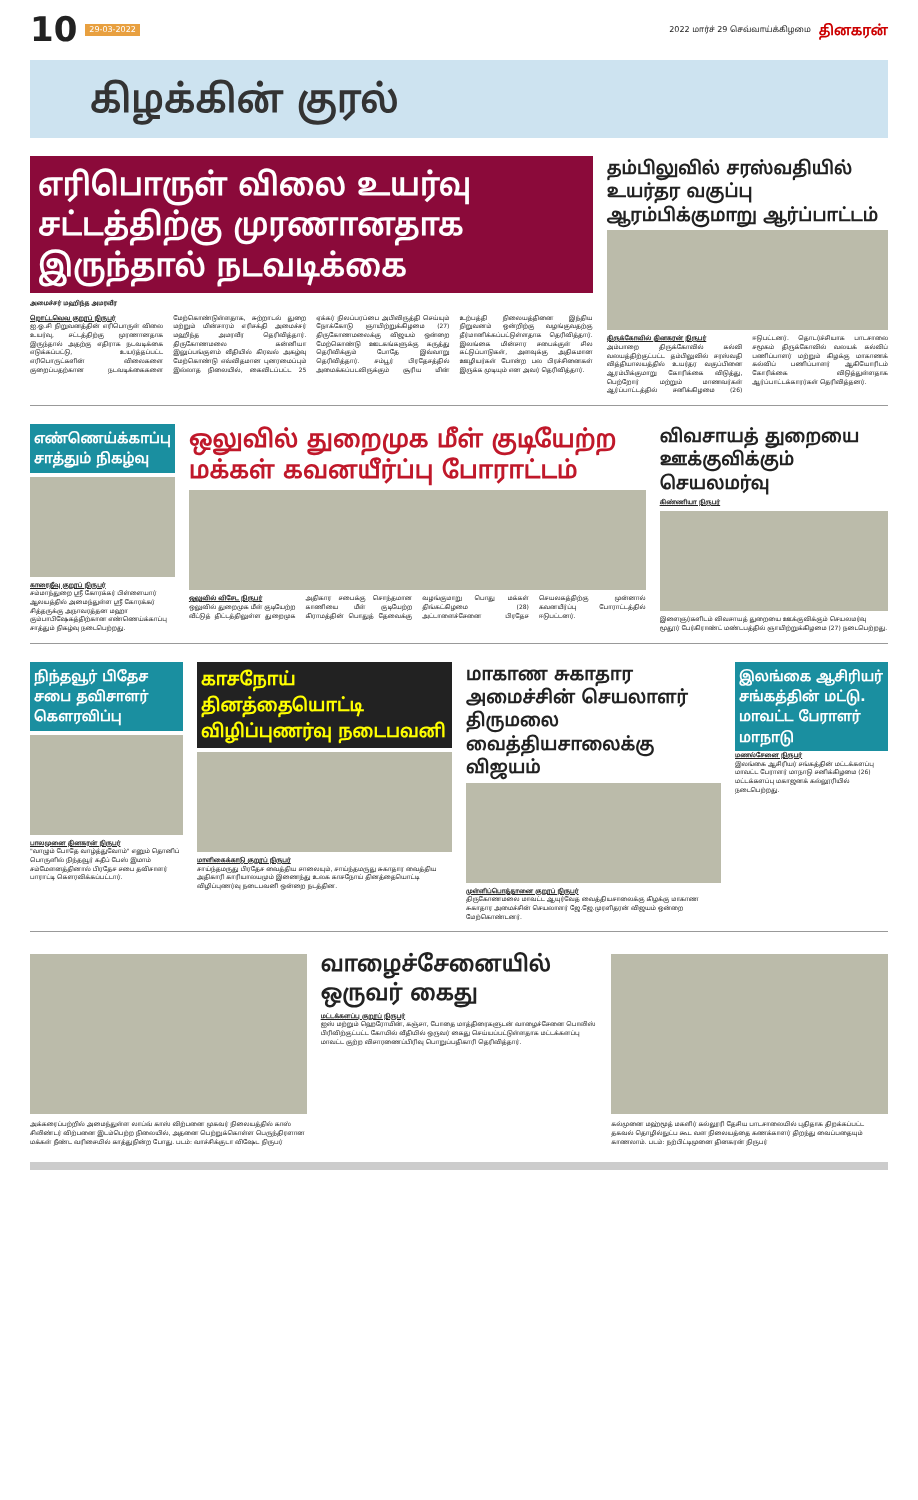10 29-03-2022 2022 மார்ச் 29 செவ்வாய்க்கிழமை தினகரன்
கிழக்கின் குரல்
எரிபொருள் விலை உயர்வு சட்டத்திற்கு முரணானதாக இருந்தால் நடவடிக்கை
அமைச்சர் மஹிந்த அமரவீர
றொட்டவெவ குறூப் நிருபர்
ஐ.ஓ.சி நிறுவனத்தின் எரிபொருள் விலை உயர்வு, சட்டத்திற்கு முரணானதாக இருந்தால் அதற்கு எதிராக நடவடிக்கை எடுக்கப்பட்டு, உயர்த்தப்பட்ட எரிபொருட்களின் விலைகளை குறைப்பதற்கான நடவடிக்கைகளை மேற்கொண்டுள்ளதாக, சுற்றாடல் துறை மற்றும் மின்சாரம் எரிசக்தி அமைச்சர் மஹிந்த அமரவீர தெரிவித்தார். திருகோணமலை கன்னியா இலுப்பங்குளம் வீதியில் கிரவல் அகழ்வு மேற்கொண்டு எவ்விதமான புனரமைப்பும் இல்லாத நிலையில், கைவிடப்பட்ட 25 ஏக்கர் நிலப்பரப்பை அபிவிருத்தி செய்யும் நோக்கோடு ஞாயிற்றுக்கிழமை (27) திருகோணமலைக்கு விஜயம் ஒன்றை மேற்கொண்டு ஊடகங்களுக்கு கருத்து தெரிவிக்கும் போதே இவ்வாறு தெரிவித்தார். சம்பூர் பிரதேசத்தில் அமைக்கப்படவிருக்கும் சூரிய மின் உற்பத்தி நிலையத்தினை இந்திய நிறுவனம் ஒன்றிற்கு வழங்குவதற்கு தீர்மானிக்கப்பட்டுள்ளதாக தெரிவித்தார். இலங்கை மின்சார சபைக்குள் சில கட்டுப்பாடுகள், அளவுக்கு அதிகமான ஊழியர்கள் போன்ற பல பிரச்சினைகள் இருக்க முடியும் என அவர் தெரிவித்தார்.
தம்பிலுவில் சரஸ்வதியில் உயர்தர வகுப்பு ஆரம்பிக்குமாறு ஆர்ப்பாட்டம்
திருக்கோவில் தினகரன் நிருபர்
அம்பாறை திருக்கோவில் கல்வி வலயத்திற்குட்பட்ட தம்பிலுவில் சரஸ்வதி வித்தியாலயத்தில் உயர்தர வகுப்பினை ஆரம்பிக்குமாறு கோரிக்கை விடுத்து, பெற்றோர் மற்றும் மாணவர்கள் ஆர்ப்பாட்டத்தில் சனிக்கிழமை (26) ஈடுபட்டனர். தொடர்ச்சியாக பாடசாலை சமூகம் திருக்கோவில் வலயக் கல்விப் பணிப்பாளர் மற்றும் கிழக்கு மாகாணக் கல்விப் பணிப்பாளர் ஆகியோரிடம் கோரிக்கை விடுத்துள்ளதாக ஆர்ப்பாட்டக்காரர்கள் தெரிவித்தனர்.
எண்ணெய்க்காப்பு சாத்தும் நிகழ்வு
காரைதீவு குறூப் நிருபர்
சம்மாந்துறை ஸ்ரீ கோரக்கர் பிள்ளையார் ஆலயத்தில் அமைந்துள்ள ஸ்ரீ கோரக்கர் சித்தருக்கு அநாவரத்தன மஹா கும்பாபிஷேகத்திற்கான எண்ணெய்க்காப்பு சாத்தும் நிகழ்வு நடைபெற்றது.
ஒலுவில் துறைமுக மீள் குடியேற்ற மக்கள் கவனயீர்ப்பு போராட்டம்
ஒலுவில் விசேட நிருபர்
ஒலுவில் துறைமுக மீள் குடியேற்ற வீட்டுத் திட்டத்திலுள்ள துறைமுக அதிகார சபைக்கு சொந்தமான காணியை மீள் குடியேற்ற கிராமத்தின் பொதுத் தேவைக்கு வழங்குமாறு பொது மக்கள் திங்கட்கிழமை (28) அட்டாளைச்சேனை பிரதேச செயலகத்திற்கு முன்னால் கவனயீர்ப்பு போராட்டத்தில் ஈடுபட்டனர்.
விவசாயத் துறையை ஊக்குவிக்கும் செயலமர்வு
கிண்ணியா நிருபர்
இளைஞர்களிடம் விவசாயத் துறையை ஊக்குவிக்கும் செயலமர்வு மூதூர் பேர்கிராண்ட் மண்டபத்தில் ஞாயிற்றுக்கிழமை (27) நடைபெற்றது.
நிந்தவூர் பிதேச சபை தவிசாளர் கௌரவிப்பு
பாலமுனை தினகரன் நிருபர்
"வாழும் போதே வாழ்த்துவோம்" எனும் தொனிப் பொருளில் நிந்தவூர் கதீப் பேஸ் இமாம் சம்மேளனத்தினால் பிரதேச சபை தவிசாளர் பாராட்டி கௌரவிக்கப்பட்டார்.
காசநோய் தினத்தையொட்டி விழிப்புணர்வு நடைபவனி
மாளிகைக்காடு குறூப் நிருபர்
சாய்ந்தமருது பிரதேச வைத்திய சாலையும், சாய்ந்தமருது சுகாதார வைத்திய அதிகாரி காரியாலயமும் இணைந்து உலக காசநோய் தினத்தையொட்டி விழிப்புணர்வு நடைபவனி ஒன்றை நடத்தின.
மாகாண சுகாதார அமைச்சின் செயலாளர் திருமலை வைத்தியசாலைக்கு விஜயம்
முள்ளிப்பொத்தானை குறூப் நிருபர்
திருகோணமலை மாவட்ட ஆயுர்வேத வைத்தியசாலைக்கு கிழக்கு மாகாண சுகாதார அமைச்சின் செயலாளர் ஜே.ஜே.முரளிதரன் விஜயம் ஒன்றை மேற்கொண்டனர்.
இலங்கை ஆசிரியர் சங்கத்தின் மட்டு. மாவட்ட பேராளர் மாநாடு
மணல்சேனை நிருபர்
இலங்கை ஆசிரியர் சங்கத்தின் மட்டக்களப்பு மாவட்ட பேராளர் மாநாடு சனிக்கிழமை (26) மட்டக்களப்பு மகாஜனக் கல்லூரியில் நடைபெற்றது.
அக்கரைப்பற்றில் அமைந்துள்ள லாப்வ் காஸ் விற்பனை முகவர் நிலையத்தில் காஸ் சிலிண்டர் விற்பனை இடம்பெற்ற நிலையில், அதனை பெற்றுக்கொள்ள பெருந்திரளான மக்கள் நீண்ட வரிசையில் காத்துநின்ற போது. படம்: வாச்சிக்குடா விஷேட நிருபர்
வாழைச்சேனையில் ஒருவர் கைது
மட்டக்களப்பு குறூப் நிருபர்
ஐஸ் மற்றும் ஹெரோயின், கஞ்சா, போதை மாத்திரைகளுடன் வாழைச்சேனை பொலிஸ் பிரிவிற்குட்பட்ட கோயில் வீதியில் ஒருவர் கைது செய்யப்பட்டுள்ளதாக மட்டக்களப்பு மாவட்ட குற்ற விசாரணைப்பிரிவு பொறுப்பதிகாரி தெரிவித்தார்.
கல்முனை மஹ்மூத் மகளிர் கல்லூரி தேசிய பாடசாலையில் புதிதாக திறக்கப்பட்ட தகவல் தொழில்நுட்ப கூட வள நிலையத்தை கணக்காளர் திறந்து வைப்பதையும் காணலாம். படம்: நற்பிட்டிமுனை தினகரன் நிருபர்